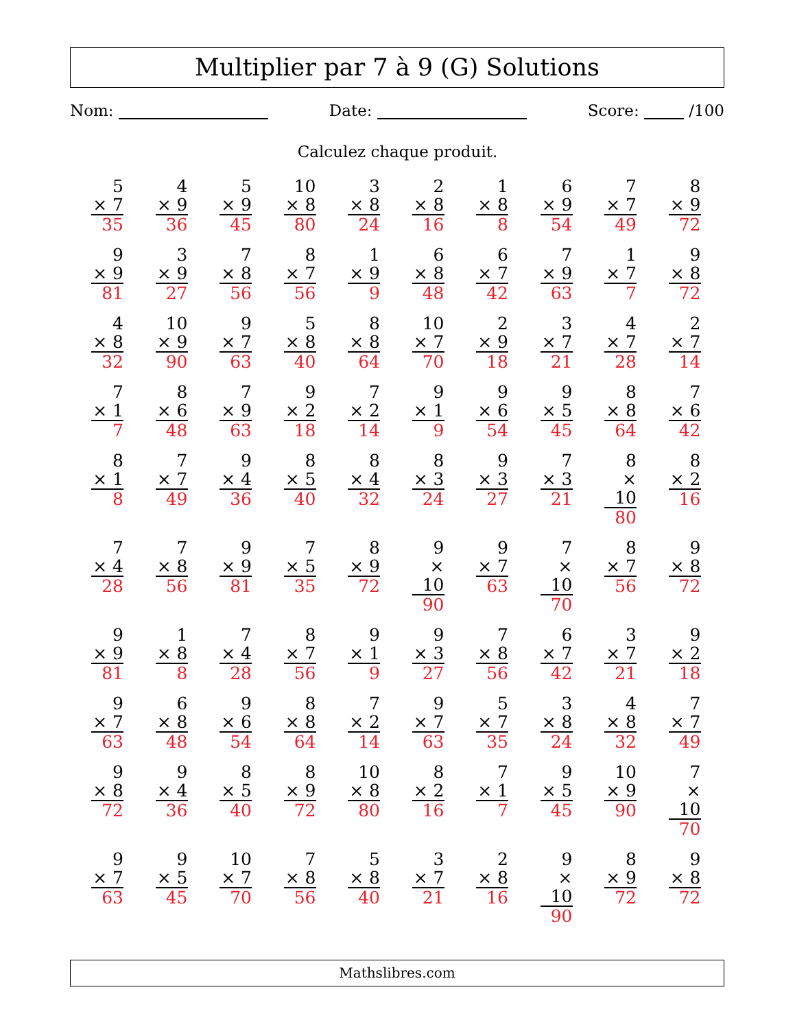Multiplier par 7 à 9 (G) Solutions
Nom: Date: Score: /100
Calculez chaque produit.
| 5 × 7 35 | 4 × 9 36 | 5 × 9 45 | 10 × 8 80 | 3 × 8 24 | 2 × 8 16 | 1 × 8 8 | 6 × 9 54 | 7 × 7 49 | 8 × 9 72 |
| 9 × 9 81 | 3 × 9 27 | 7 × 8 56 | 8 × 7 56 | 1 × 9 9 | 6 × 8 48 | 6 × 7 42 | 7 × 9 63 | 1 × 7 7 | 9 × 8 72 |
| 4 × 8 32 | 10 × 9 90 | 9 × 7 63 | 5 × 8 40 | 8 × 8 64 | 10 × 7 70 | 2 × 9 18 | 3 × 7 21 | 4 × 7 28 | 2 × 7 14 |
| 7 × 1 7 | 8 × 6 48 | 7 × 9 63 | 9 × 2 18 | 7 × 2 14 | 9 × 1 9 | 9 × 6 54 | 9 × 5 45 | 8 × 8 64 | 7 × 6 42 |
| 8 × 1 8 | 7 × 7 49 | 9 × 4 36 | 8 × 5 40 | 8 × 4 32 | 8 × 3 24 | 9 × 3 27 | 7 × 3 21 | 8 × 10 80 | 8 × 2 16 |
| 7 × 4 28 | 7 × 8 56 | 9 × 9 81 | 7 × 5 35 | 8 × 9 72 | 9 × 10 90 | 9 × 7 63 | 7 × 10 70 | 8 × 7 56 | 9 × 8 72 |
| 9 × 9 81 | 1 × 8 8 | 7 × 4 28 | 8 × 7 56 | 9 × 1 9 | 9 × 3 27 | 7 × 8 56 | 6 × 7 42 | 3 × 7 21 | 9 × 2 18 |
| 9 × 7 63 | 6 × 8 48 | 9 × 6 54 | 8 × 8 64 | 7 × 2 14 | 9 × 7 63 | 5 × 7 35 | 3 × 8 24 | 4 × 8 32 | 7 × 7 49 |
| 9 × 8 72 | 9 × 4 36 | 8 × 5 40 | 8 × 9 72 | 10 × 8 80 | 8 × 2 16 | 7 × 1 7 | 9 × 5 45 | 10 × 9 90 | 7 × 10 70 |
| 9 × 7 63 | 9 × 5 45 | 10 × 7 70 | 7 × 8 56 | 5 × 8 40 | 3 × 7 21 | 2 × 8 16 | 9 × 10 90 | 8 × 9 72 | 9 × 8 72 |
Mathslibres.com